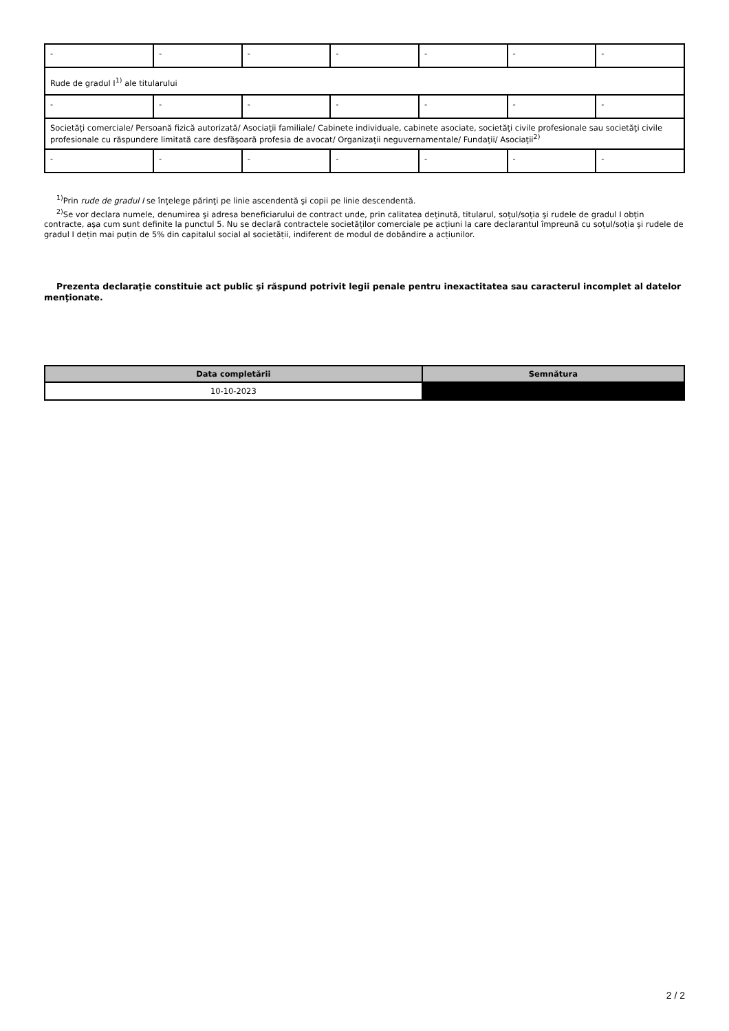| - | - | - | - | - | - | - |
| Rude de gradul I<sup>1)</sup> ale titularului | | | | | | |
| - | - | - | - | - | - | - |
| Societăţi comerciale/ Persoană fizică autorizată/ Asociaţii familiale/ Cabinete individuale, cabinete asociate, societăţi civile profesionale sau societăţi civile profesionale cu răspundere limitată care desfăşoară profesia de avocat/ Organizaţii neguvernamentale/ Fundaţii/ Asociaţii<sup>2)</sup> | | | | | | |
| - | - | - | - | - | - | - |
<sup>1)</sup> Prin rude de gradul I se înţelege părinţi pe linie ascendentă şi copii pe linie descendentă.
<sup>2)</sup> Se vor declara numele, denumirea şi adresa beneficiarului de contract unde, prin calitatea deţinută, titularul, soţul/soţia şi rudele de gradul I obţin contracte, aşa cum sunt definite la punctul 5. Nu se declară contractele societăților comerciale pe acțiuni la care declarantul împreună cu soțul/soția și rudele de gradul I dețin mai puțin de 5% din capitalul social al societății, indiferent de modul de dobândire a acțiunilor.
Prezenta declaraţie constituie act public şi răspund potrivit legii penale pentru inexactitatea sau caracterul incomplet al datelor menţionate.
| Data completării | Semnătura |
| --- | --- |
| 10-10-2023 | |
2 / 2